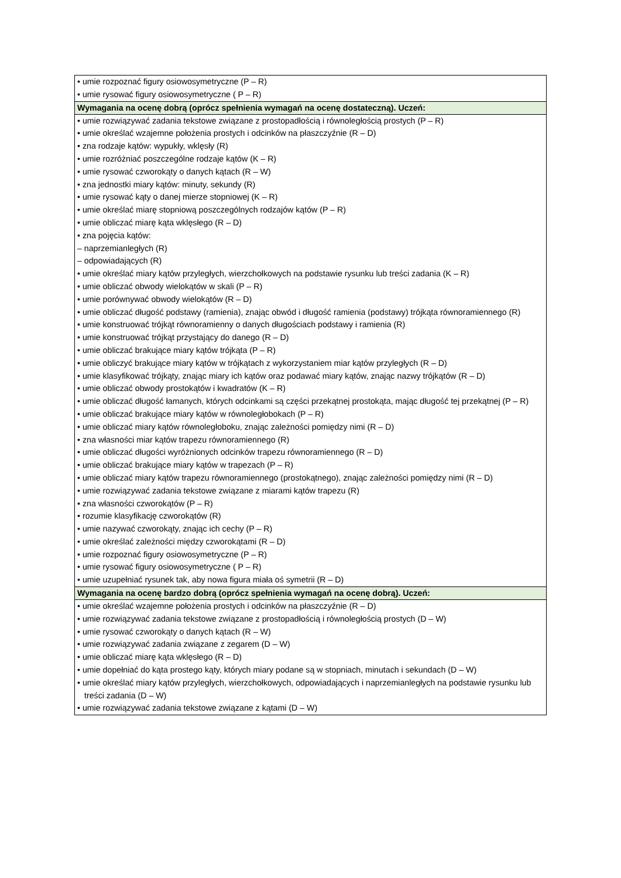| • umie rozpoznać figury osiowosymetryczne (P – R) • umie rysować figury osiowosymetryczne ( P – R) |
| Wymagania na ocenę dobrą (oprócz spełnienia wymagań na ocenę dostateczną). Uczeń: |
| • umie rozwiązywać zadania tekstowe związane z prostopadłością i równoległością prostych (P – R) • umie określać wzajemne położenia prostych i odcinków na płaszczyźnie (R – D) • zna rodzaje kątów: wypukły, wklęsły (R) • umie rozróżniać poszczególne rodzaje kątów (K – R) • umie rysować czworokąty o danych kątach (R – W) • zna jednostki miary kątów: minuty, sekundy (R) • umie rysować kąty o danej mierze stopniowej (K – R) • umie określać miarę stopniową poszczególnych rodzajów kątów (P – R) • umie obliczać miarę kąta wklęsłego (R – D) • zna pojęcia kątów: – naprzemianległych (R) – odpowiadających (R) • umie określać miary kątów przyległych, wierzchołkowych na podstawie rysunku lub treści zadania (K – R) • umie obliczać obwody wielokątów w skali (P – R) • umie porównywać obwody wielokątów (R – D) • umie obliczać długość podstawy (ramienia), znając obwód i długość ramienia (podstawy) trójkąta równoramiennego (R) • umie konstruować trójkąt równoramienny o danych długościach podstawy i ramienia (R) • umie konstruować trójkąt przystający do danego (R – D) • umie obliczać brakujące miary kątów trójkąta (P – R) • umie obliczyć brakujące miary kątów w trójkątach z wykorzystaniem miar kątów przyległych (R – D) • umie klasyfikować trójkąty, znając miary ich kątów oraz podawać miary kątów, znając nazwy trójkątów (R – D) • umie obliczać obwody prostokątów i kwadratów (K – R) • umie obliczać długość łamanych, których odcinkami są części przekątnej prostokąta, mając długość tej przekątnej (P – R) • umie obliczać brakujące miary kątów w równoległobokach (P – R) • umie obliczać miary kątów równoległoboku, znając zależności pomiędzy nimi (R – D) • zna własności miar kątów trapezu równoramiennego (R) • umie obliczać długości wyróżnionych odcinków trapezu równoramiennego (R – D) • umie obliczać brakujące miary kątów w trapezach (P – R) • umie obliczać miary kątów trapezu równoramiennego (prostokątnego), znając zależności pomiędzy nimi (R – D) • umie rozwiązywać zadania tekstowe związane z miarami kątów trapezu (R) • zna własności czworokątów (P – R) • rozumie klasyfikację czworokątów (R) • umie nazywać czworokąty, znając ich cechy (P – R) • umie określać zależności między czworokątami (R – D) • umie rozpoznać figury osiowosymetryczne (P – R) • umie rysować figury osiowosymetryczne ( P – R) • umie uzupełniać rysunek tak, aby nowa figura miała oś symetrii (R – D) |
| Wymagania na ocenę bardzo dobrą (oprócz spełnienia wymagań na ocenę dobrą). Uczeń: |
| • umie określać wzajemne położenia prostych i odcinków na płaszczyźnie (R – D) • umie rozwiązywać zadania tekstowe związane z prostopadłością i równoległością prostych (D – W) • umie rysować czworokąty o danych kątach (R – W) • umie rozwiązywać zadania związane z zegarem (D – W) • umie obliczać miarę kąta wklęsłego (R – D) • umie dopełniać do kąta prostego kąty, których miary podane są w stopniach, minutach i sekundach (D – W) • umie określać miary kątów przyległych, wierzchołkowych, odpowiadających i naprzemianległych na podstawie rysunku lub treści zadania (D – W) • umie rozwiązywać zadania tekstowe związane z kątami (D – W) |